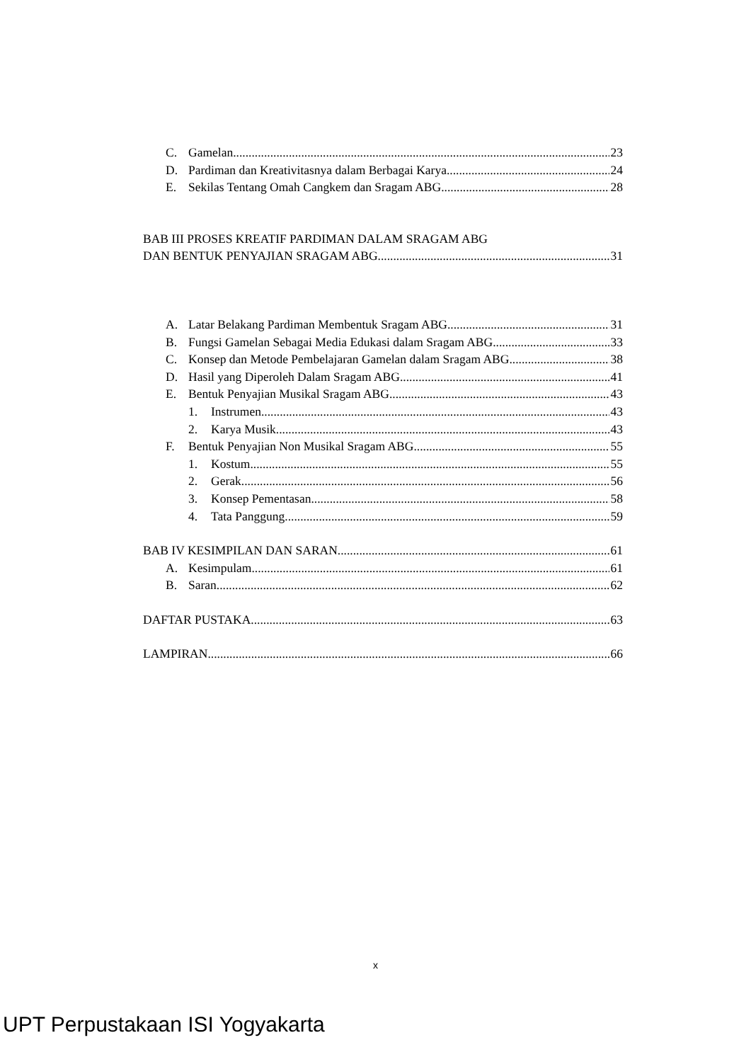C. Gamelan 23
D. Pardiman dan Kreativitasnya dalam Berbagai Karya 24
E. Sekilas Tentang Omah Cangkem dan Sragam ABG 28
BAB III PROSES KREATIF PARDIMAN DALAM SRAGAM ABG
DAN BENTUK PENYAJIAN SRAGAM ABG 31
A. Latar Belakang Pardiman Membentuk Sragam ABG 31
B. Fungsi Gamelan Sebagai Media Edukasi dalam Sragam ABG 33
C. Konsep dan Metode Pembelajaran Gamelan dalam Sragam ABG 38
D. Hasil yang Diperoleh Dalam Sragam ABG 41
E. Bentuk Penyajian Musikal Sragam ABG 43
1. Instrumen 43
2. Karya Musik 43
F. Bentuk Penyajian Non Musikal Sragam ABG 55
1. Kostum 55
2. Gerak 56
3. Konsep Pementasan 58
4. Tata Panggung 59
BAB IV KESIMPILAN DAN SARAN 61
A. Kesimpulam 61
B. Saran 62
DAFTAR PUSTAKA 63
LAMPIRAN 66
x
UPT Perpustakaan ISI Yogyakarta